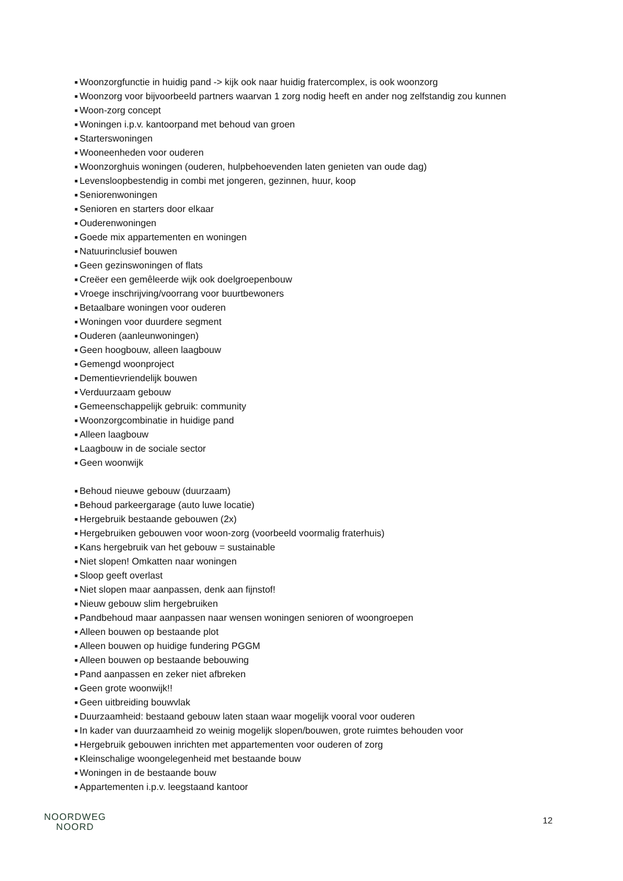■ Woonzorgfunctie in huidig pand -> kijk ook naar huidig fratercomplex, is ook woonzorg
■ Woonzorg voor bijvoorbeeld partners waarvan 1 zorg nodig heeft en ander nog zelfstandig zou kunnen
■ Woon-zorg concept
■ Woningen i.p.v. kantoorpand met behoud van groen
■ Starterswoningen
■ Wooneenheden voor ouderen
■ Woonzorghuis woningen (ouderen, hulpbehoevenden laten genieten van oude dag)
■ Levensloopbestendig in combi met jongeren, gezinnen, huur, koop
■ Seniorenwoningen
■ Senioren en starters door elkaar
■ Ouderenwoningen
■ Goede mix appartementen en woningen
■ Natuurinclusief bouwen
■ Geen gezinswoningen of flats
■ Creëer een gemêleerde wijk ook doelgroepenbouw
■ Vroege inschrijving/voorrang voor buurtbewoners
■ Betaalbare woningen voor ouderen
■ Woningen voor duurdere segment
■ Ouderen (aanleunwoningen)
■ Geen hoogbouw, alleen laagbouw
■ Gemengd woonproject
■ Dementievriendelijk bouwen
■ Verduurzaam gebouw
■ Gemeenschappelijk gebruik: community
■ Woonzorgcombinatie in huidige pand
■ Alleen laagbouw
■ Laagbouw in de sociale sector
■ Geen woonwijk
■ Behoud nieuwe gebouw (duurzaam)
■ Behoud parkeergarage (auto luwe locatie)
■ Hergebruik bestaande gebouwen (2x)
■ Hergebruiken gebouwen voor woon-zorg (voorbeeld voormalig fraterhuis)
■ Kans hergebruik van het gebouw = sustainable
■ Niet slopen! Omkatten naar woningen
■ Sloop geeft overlast
■ Niet slopen maar aanpassen, denk aan fijnstof!
■ Nieuw gebouw slim hergebruiken
■ Pandbehoud maar aanpassen naar wensen woningen senioren of woongroepen
■ Alleen bouwen op bestaande plot
■ Alleen bouwen op huidige fundering PGGM
■ Alleen bouwen op bestaande bebouwing
■ Pand aanpassen en zeker niet afbreken
■ Geen grote woonwijk!!
■ Geen uitbreiding bouwvlak
■ Duurzaamheid: bestaand gebouw laten staan waar mogelijk vooral voor ouderen
■ In kader van duurzaamheid zo weinig mogelijk slopen/bouwen, grote ruimtes behouden voor
■ Hergebruik gebouwen inrichten met appartementen voor ouderen of zorg
■ Kleinschalige woongelegenheid met bestaande bouw
■ Woningen in de bestaande bouw
■ Appartementen i.p.v. leegstaand kantoor
NOORDWEG
NOORD
12